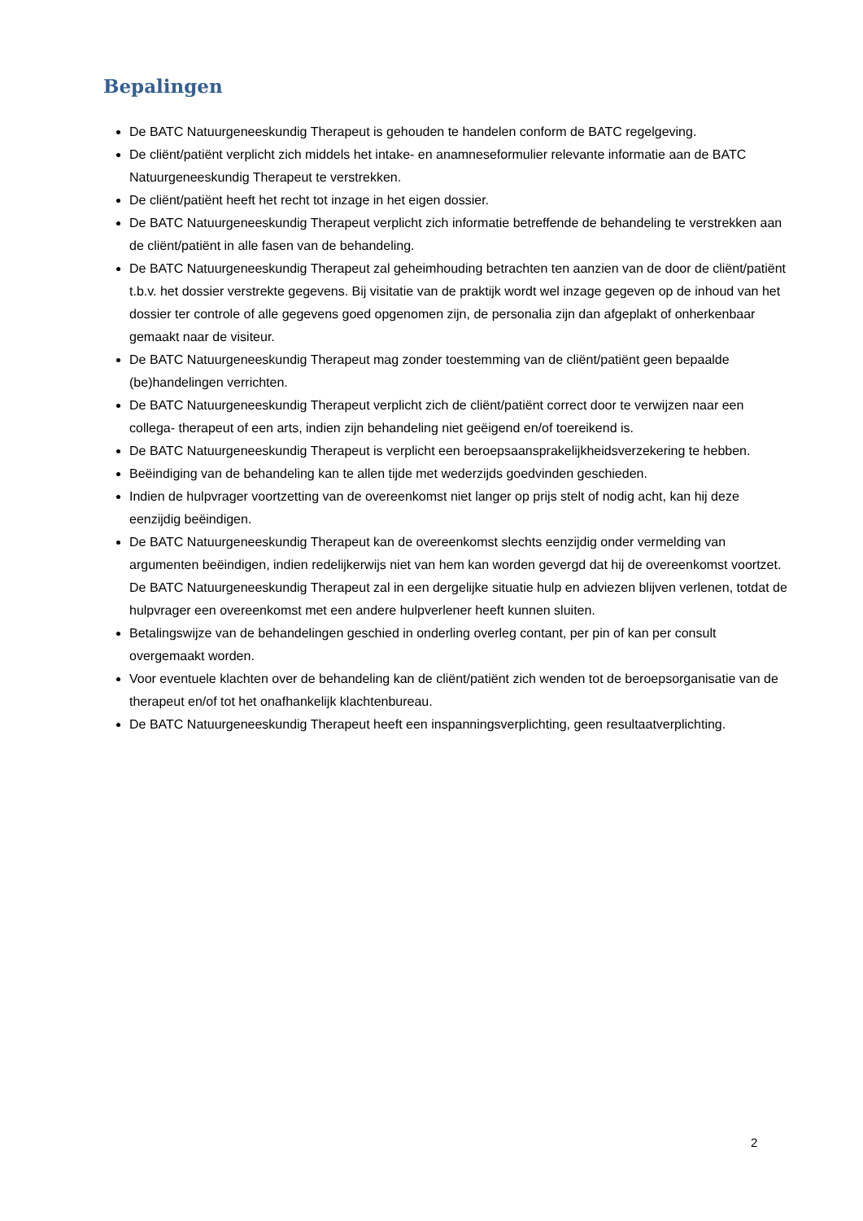Bepalingen
De BATC Natuurgeneeskundig Therapeut is gehouden te handelen conform de BATC regelgeving.
De cliënt/patiënt verplicht zich middels het intake- en anamneseformulier relevante informatie aan de BATC Natuurgeneeskundig Therapeut te verstrekken.
De cliënt/patiënt heeft het recht tot inzage in het eigen dossier.
De BATC Natuurgeneeskundig Therapeut verplicht zich informatie betreffende de behandeling te verstrekken aan de cliënt/patiënt in alle fasen van de behandeling.
De BATC Natuurgeneeskundig Therapeut zal geheimhouding betrachten ten aanzien van de door de cliënt/patiënt t.b.v. het dossier verstrekte gegevens. Bij visitatie van de praktijk wordt wel inzage gegeven op de inhoud van het dossier ter controle of alle gegevens goed opgenomen zijn, de personalia zijn dan afgeplakt of onherkenbaar gemaakt naar de visiteur.
De BATC Natuurgeneeskundig Therapeut mag zonder toestemming van de cliënt/patiënt geen bepaalde (be)handelingen verrichten.
De BATC Natuurgeneeskundig Therapeut verplicht zich de cliënt/patiënt correct door te verwijzen naar een collega- therapeut of een arts, indien zijn behandeling niet geëigend en/of toereikend is.
De BATC Natuurgeneeskundig Therapeut is verplicht een beroepsaansprakelijkheidsverzekering te hebben.
Beëindiging van de behandeling kan te allen tijde met wederzijds goedvinden geschieden.
Indien de hulpvrager voortzetting van de overeenkomst niet langer op prijs stelt of nodig acht, kan hij deze eenzijdig beëindigen.
De BATC Natuurgeneeskundig Therapeut kan de overeenkomst slechts eenzijdig onder vermelding van argumenten beëindigen, indien redelijkerwijs niet van hem kan worden gevergd dat hij de overeenkomst voortzet. De BATC Natuurgeneeskundig Therapeut zal in een dergelijke situatie hulp en adviezen blijven verlenen, totdat de hulpvrager een overeenkomst met een andere hulpverlener heeft kunnen sluiten.
Betalingswijze van de behandelingen geschied in onderling overleg contant, per pin of kan per consult overgemaakt worden.
Voor eventuele klachten over de behandeling kan de cliënt/patiënt zich wenden tot de beroepsorganisatie van de therapeut en/of tot het onafhankelijk klachtenbureau.
De BATC Natuurgeneeskundig Therapeut heeft een inspanningsverplichting, geen resultaatverplichting.
2